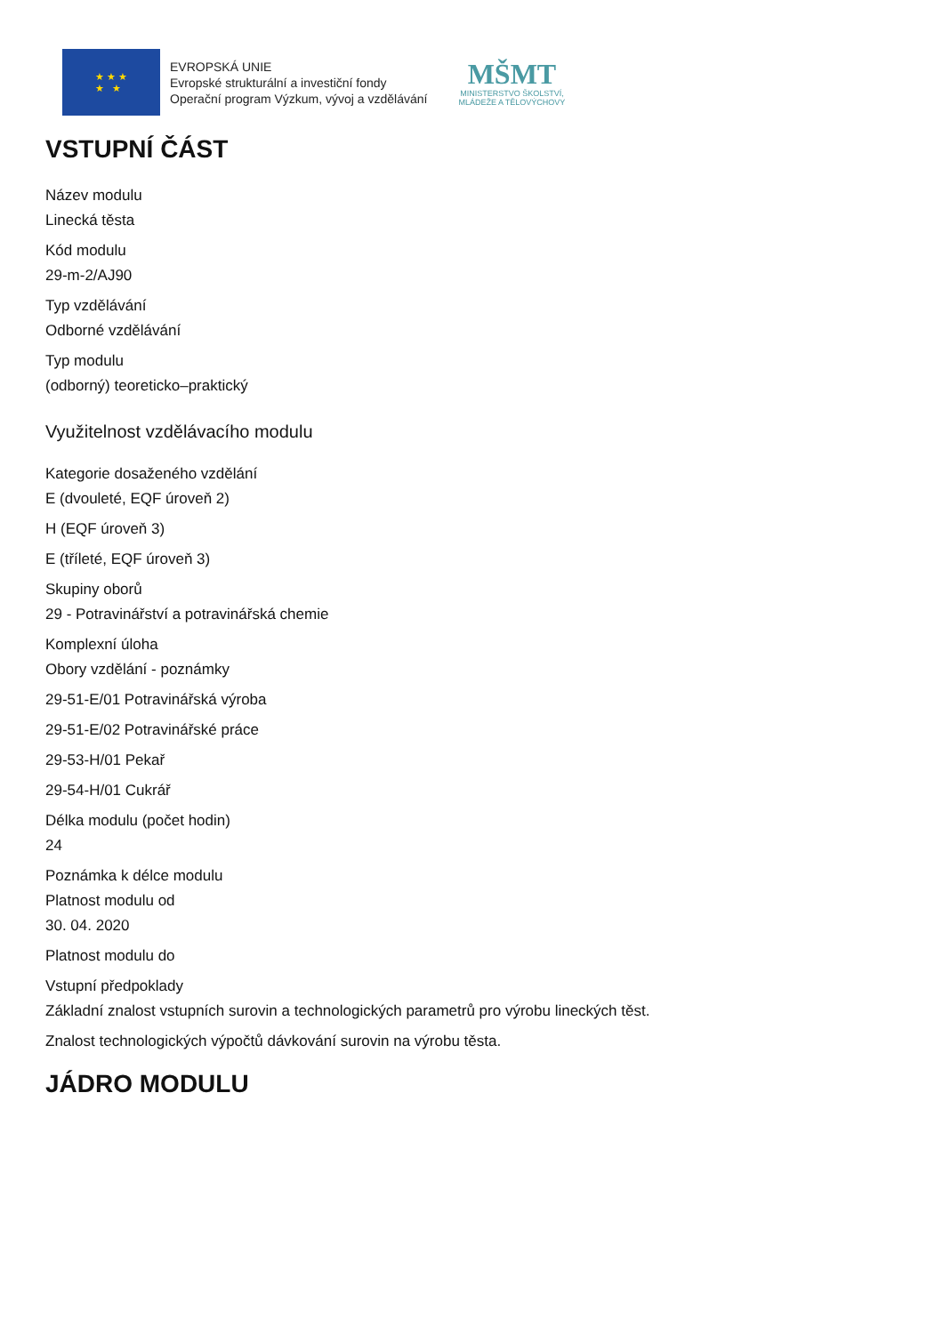★ ★ ★
★ ★
EVROPSKÁ UNIE
Evropské strukturální a investiční fondy
Operační program Výzkum, vývoj a vzdělávání
MŠMT
MINISTERSTVO ŠKOLSTVÍ,
MLÁDEŽE A TĚLOVÝCHOVY
VSTUPNÍ ČÁST
Název modulu
Linecká těsta
Kód modulu
29-m-2/AJ90
Typ vzdělávání
Odborné vzdělávání
Typ modulu
(odborný) teoreticko–praktický
Využitelnost vzdělávacího modulu
Kategorie dosaženého vzdělání
E (dvouleté, EQF úroveň 2)
H (EQF úroveň 3)
E (tříleté, EQF úroveň 3)
Skupiny oborů
29 - Potravinářství a potravinářská chemie
Komplexní úloha
Obory vzdělání - poznámky
29-51-E/01 Potravinářská výroba
29-51-E/02 Potravinářské práce
29-53-H/01 Pekař
29-54-H/01 Cukrář
Délka modulu (počet hodin)
24
Poznámka k délce modulu
Platnost modulu od
30. 04. 2020
Platnost modulu do
Vstupní předpoklady
Základní znalost vstupních surovin a technologických parametrů pro výrobu lineckých těst.
Znalost technologických výpočtů dávkování surovin na výrobu těsta.
JÁDRO MODULU